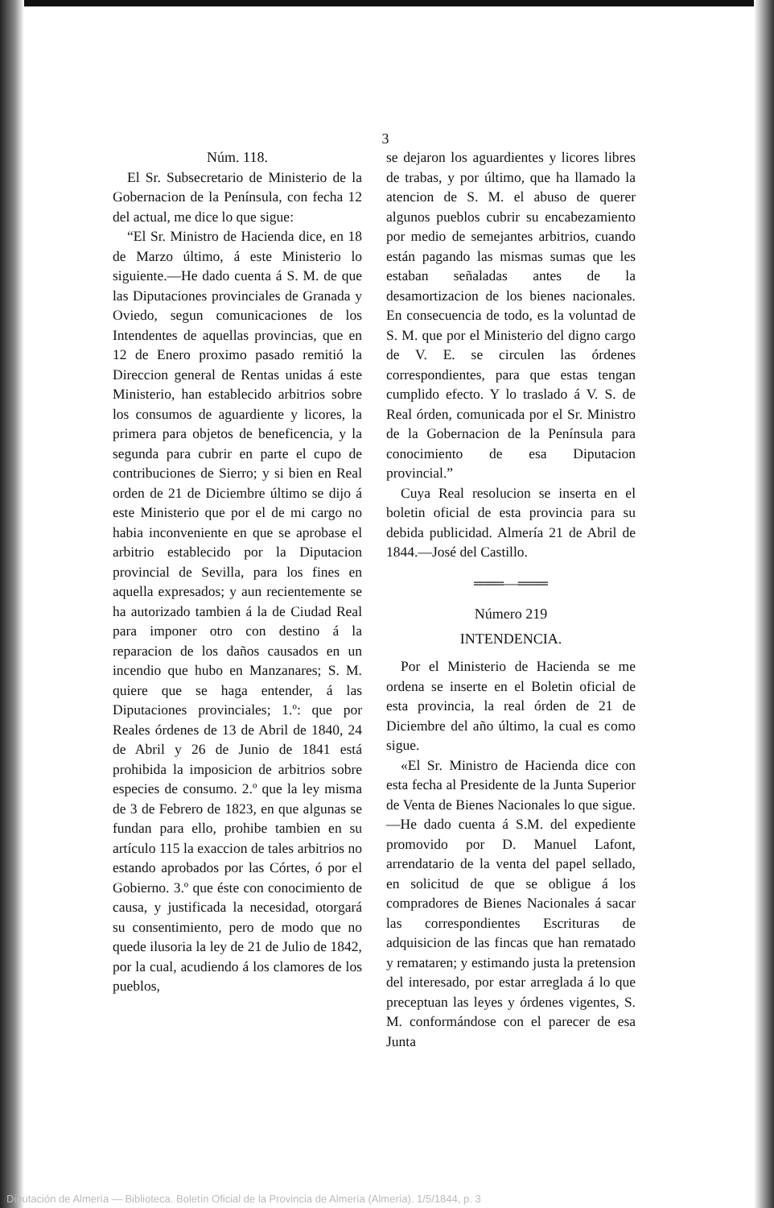3
Núm. 118.
El Sr. Subsecretario de Ministerio de la Gobernacion de la Península, con fecha 12 del actual, me dice lo que sigue:
“El Sr. Ministro de Hacienda dice, en 18 de Marzo último, á este Ministerio lo siguiente.—He dado cuenta á S. M. de que las Diputaciones provinciales de Granada y Oviedo, segun comunicaciones de los Intendentes de aquellas provincias, que en 12 de Enero proximo pasado remitió la Direccion general de Rentas unidas á este Ministerio, han establecido arbitrios sobre los consumos de aguardiente y licores, la primera para objetos de beneficencia, y la segunda para cubrir en parte el cupo de contribuciones de Sierro; y si bien en Real orden de 21 de Diciembre último se dijo á este Ministerio que por el de mi cargo no habia inconveniente en que se aprobase el arbitrio establecido por la Diputacion provincial de Sevilla, para los fines en aquella expresados; y aun recientemente se ha autorizado tambien á la de Ciudad Real para imponer otro con destino á la reparacion de los daños causados en un incendio que hubo en Manzanares; S. M. quiere que se haga entender, á las Diputaciones provinciales; 1.º: que por Reales órdenes de 13 de Abril de 1840, 24 de Abril y 26 de Junio de 1841 está prohibida la imposicion de arbitrios sobre especies de consumo. 2.º que la ley misma de 3 de Febrero de 1823, en que algunas se fundan para ello, prohibe tambien en su artículo 115 la exaccion de tales arbitrios no estando aprobados por las Córtes, ó por el Gobierno. 3.º que éste con conocimiento de causa, y justificada la necesidad, otorgará su consentimiento, pero de modo que no quede ilusoria la ley de 21 de Julio de 1842, por la cual, acudiendo á los clamores de los pueblos,
se dejaron los aguardientes y licores libres de trabas, y por último, que ha llamado la atencion de S. M. el abuso de querer algunos pueblos cubrir su encabezamiento por medio de semejantes arbitrios, cuando están pagando las mismas sumas que les estaban señaladas antes de la desamortizacion de los bienes nacionales. En consecuencia de todo, es la voluntad de S. M. que por el Ministerio del digno cargo de V. E. se circulen las órdenes correspondientes, para que estas tengan cumplido efecto. Y lo traslado á V. S. de Real órden, comunicada por el Sr. Ministro de la Gobernacion de la Península para conocimiento de esa Diputacion provincial.”
Cuya Real resolucion se inserta en el boletin oficial de esta provincia para su debida publicidad. Almería 21 de Abril de 1844.—José del Castillo.
═══—═══
Número 219
INTENDENCIA.
Por el Ministerio de Hacienda se me ordena se inserte en el Boletin oficial de esta provincia, la real órden de 21 de Diciembre del año último, la cual es como sigue.
«El Sr. Ministro de Hacienda dice con esta fecha al Presidente de la Junta Superior de Venta de Bienes Nacionales lo que sigue.—He dado cuenta á S.M. del expediente promovido por D. Manuel Lafont, arrendatario de la venta del papel sellado, en solicitud de que se obligue á los compradores de Bienes Nacionales á sacar las correspondientes Escrituras de adquisicion de las fincas que han rematado y remataren; y estimando justa la pretension del interesado, por estar arreglada á lo que preceptuan las leyes y órdenes vigentes, S. M. conformándose con el parecer de esa Junta
Diputación de Almería — Biblioteca. Boletín Oficial de la Provincia de Almería (Almería). 1/5/1844, p. 3